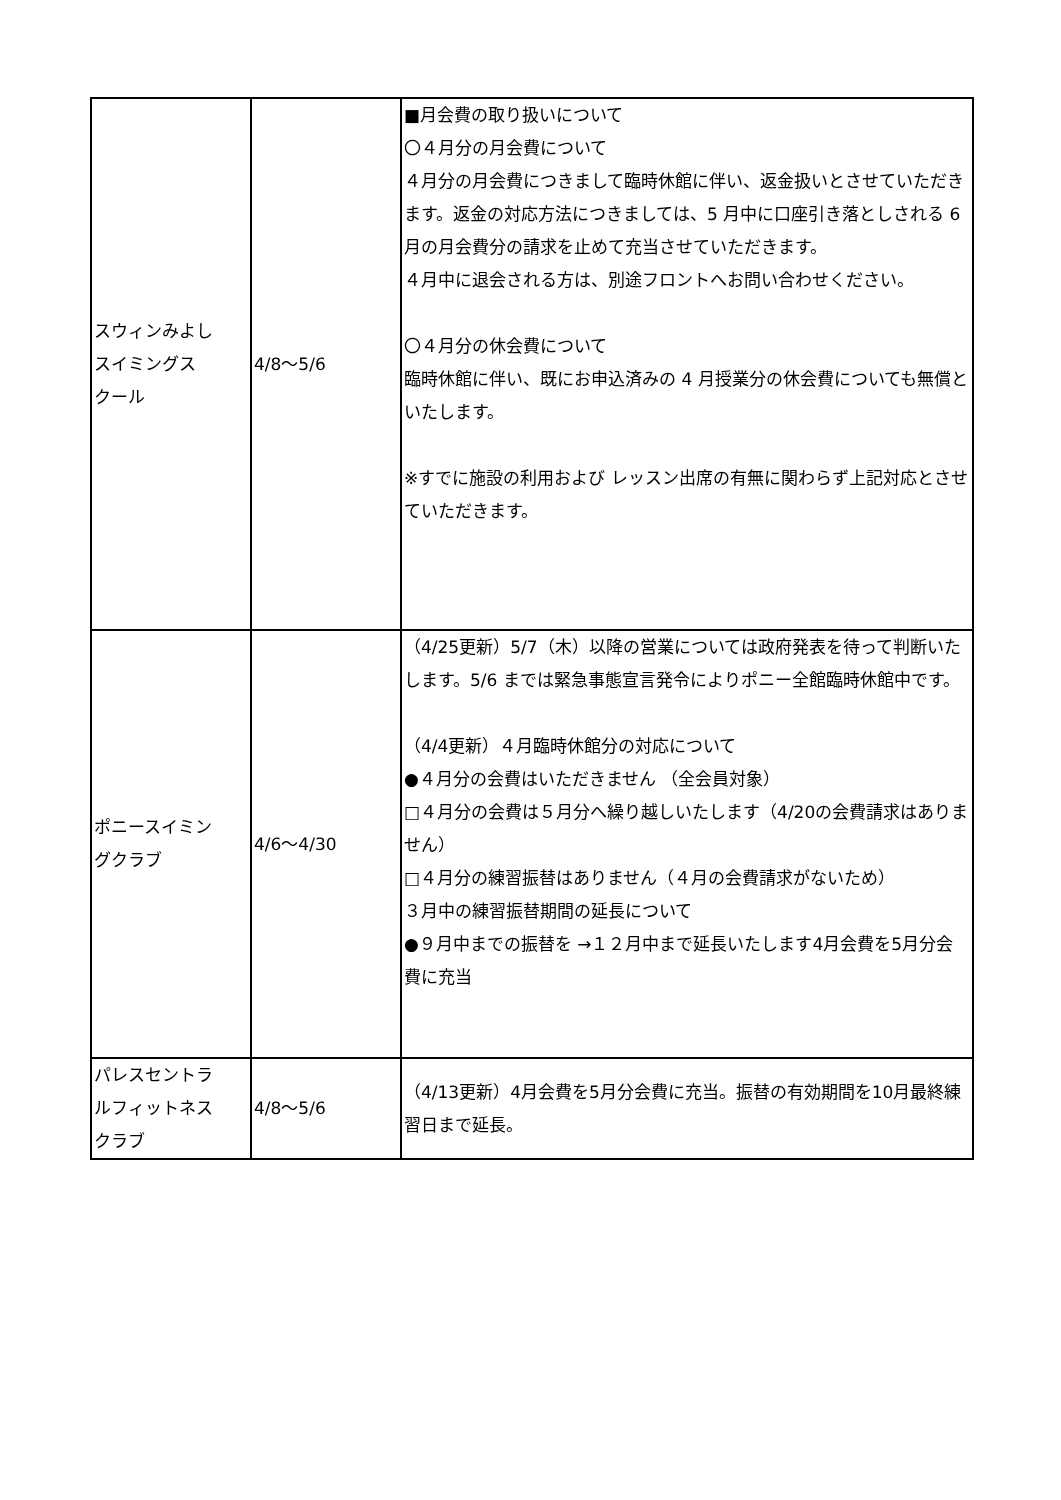| スウィンみよし スイミングス クール | 4/8〜5/6 | ■月会費の取り扱いについて 〇４月分の月会費について ４月分の月会費につきまして臨時休館に伴い、返金扱いとさせていただきます。返金の対応方法につきましては、5 月中に口座引き落としされる 6 月の月会費分の請求を止めて充当させていただきます。 ４月中に退会される方は、別途フロントへお問い合わせください。 〇４月分の休会費について 臨時休館に伴い、既にお申込済みの 4 月授業分の休会費についても無償といたします。 ※すでに施設の利用および レッスン出席の有無に関わらず上記対応とさせていただきます。 |
| ポニースイミン グクラブ | 4/6〜4/30 | （4/25更新）5/7（木）以降の営業については政府発表を待って判断いたします。5/6 までは緊急事態宣言発令によりポニー全館臨時休館中です。 （4/4更新）４月臨時休館分の対応について ●４月分の会費はいただきません （全会員対象） □４月分の会費は５月分へ繰り越しいたします（4/20の会費請求はありません） □４月分の練習振替はありません（４月の会費請求がないため） ３月中の練習振替期間の延長について ●９月中までの振替を →１２月中まで延長いたします4月会費を5月分会費に充当 |
| パレスセントラ ルフィットネス クラブ | 4/8〜5/6 | （4/13更新）4月会費を5月分会費に充当。振替の有効期間を10月最終練習日まで延長。 |